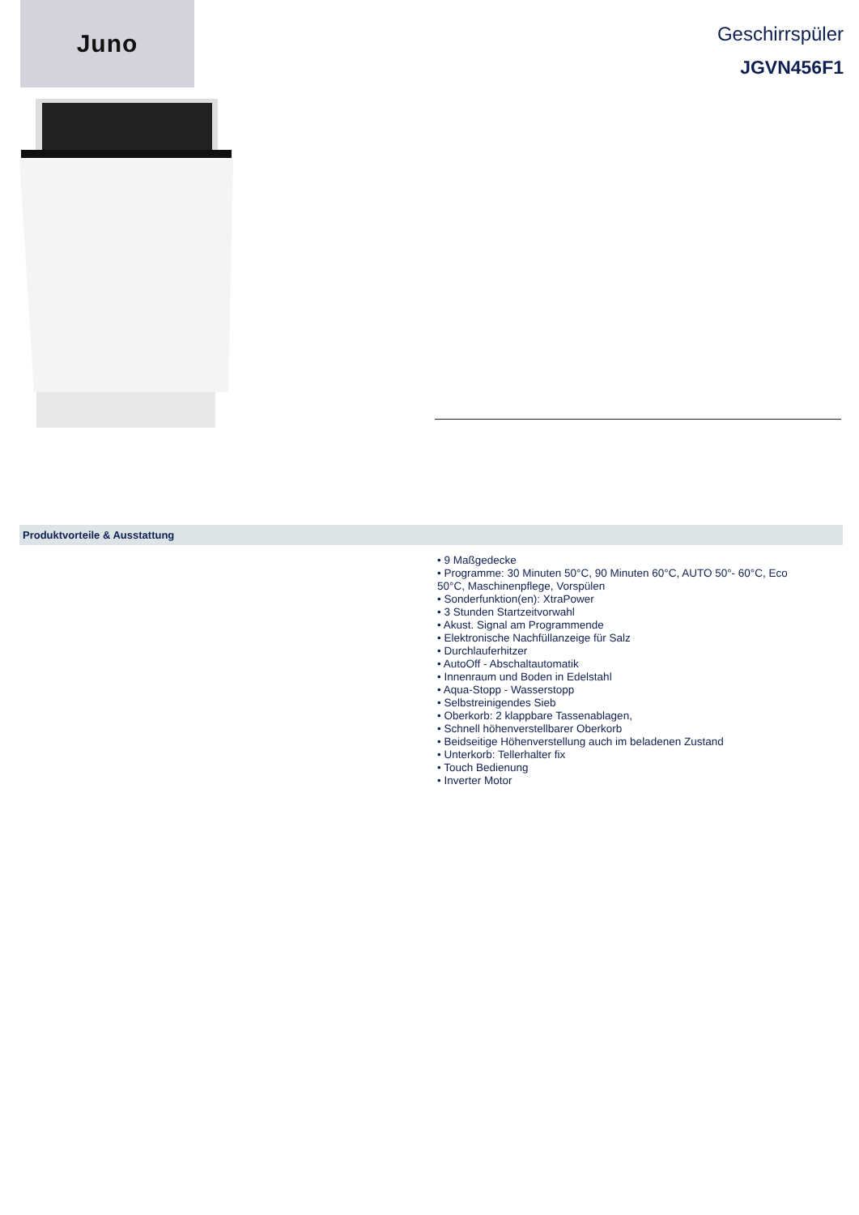Juno
Geschirrspüler
JGVN456F1
Produktvorteile & Ausstattung
• 9 Maßgedecke
• Programme: 30 Minuten 50°C, 90 Minuten 60°C, AUTO 50°- 60°C, Eco 50°C, Maschinenpflege, Vorspülen
• Sonderfunktion(en): XtraPower
• 3 Stunden Startzeitvorwahl
• Akust. Signal am Programmende
• Elektronische Nachfüllanzeige für Salz
• Durchlauferhitzer
• AutoOff - Abschaltautomatik
• Innenraum und Boden in Edelstahl
• Aqua-Stopp - Wasserstopp
• Selbstreinigendes Sieb
• Oberkorb: 2 klappbare Tassenablagen,
• Schnell höhenverstellbarer Oberkorb
• Beidseitige Höhenverstellung auch im beladenen Zustand
• Unterkorb: Tellerhalter fix
• Touch Bedienung
• Inverter Motor